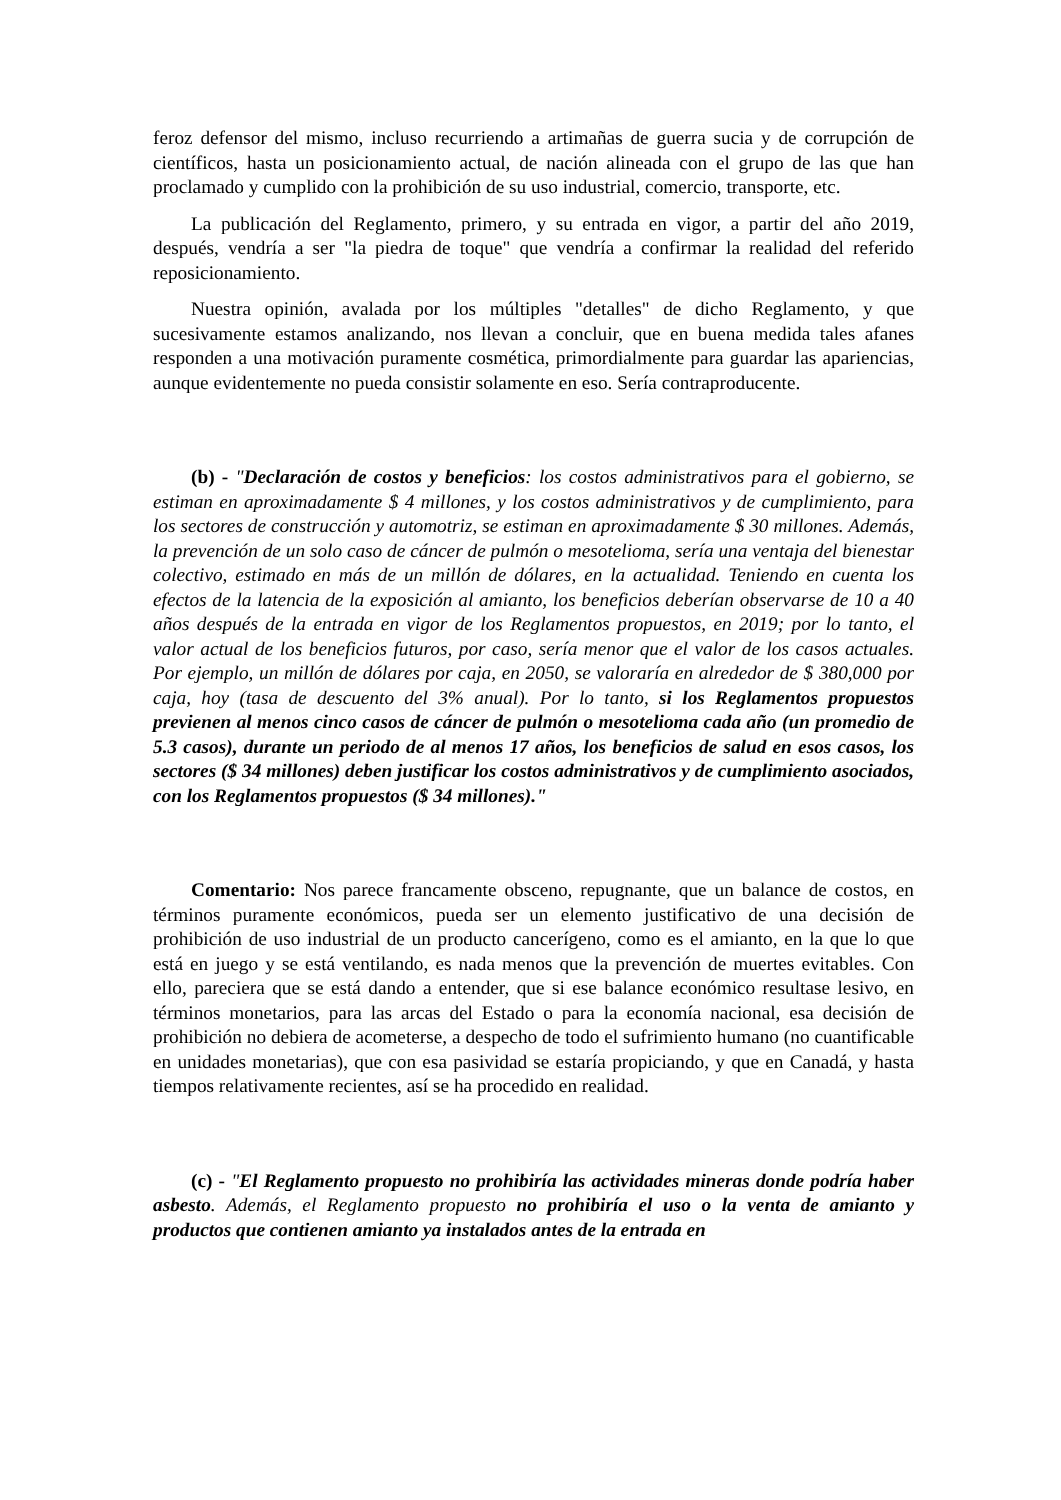feroz defensor del mismo, incluso recurriendo a artimañas de guerra sucia y de corrupción de científicos, hasta un posicionamiento actual, de nación alineada con el grupo de las que han proclamado y cumplido con la prohibición de su uso industrial, comercio, transporte, etc.
La publicación del Reglamento, primero, y su entrada en vigor, a partir del año 2019, después, vendría a ser "la piedra de toque" que vendría a confirmar la realidad del referido reposicionamiento.
Nuestra opinión, avalada por los múltiples "detalles" de dicho Reglamento, y que sucesivamente estamos analizando, nos llevan a concluir, que en buena medida tales afanes responden a una motivación puramente cosmética, primordialmente para guardar las apariencias, aunque evidentemente no pueda consistir solamente en eso. Sería contraproducente.
(b) - "Declaración de costos y beneficios: los costos administrativos para el gobierno, se estiman en aproximadamente $ 4 millones, y los costos administrativos y de cumplimiento, para los sectores de construcción y automotriz, se estiman en aproximadamente $ 30 millones. Además, la prevención de un solo caso de cáncer de pulmón o mesotelioma, sería una ventaja del bienestar colectivo, estimado en más de un millón de dólares, en la actualidad. Teniendo en cuenta los efectos de la latencia de la exposición al amianto, los beneficios deberían observarse de 10 a 40 años después de la entrada en vigor de los Reglamentos propuestos, en 2019; por lo tanto, el valor actual de los beneficios futuros, por caso, sería menor que el valor de los casos actuales. Por ejemplo, un millón de dólares por caja, en 2050, se valoraría en alrededor de $ 380,000 por caja, hoy (tasa de descuento del 3% anual). Por lo tanto, si los Reglamentos propuestos previenen al menos cinco casos de cáncer de pulmón o mesotelioma cada año (un promedio de 5.3 casos), durante un periodo de al menos 17 años, los beneficios de salud en esos casos, los sectores ($ 34 millones) deben justificar los costos administrativos y de cumplimiento asociados, con los Reglamentos propuestos ($ 34 millones)."
Comentario: Nos parece francamente obsceno, repugnante, que un balance de costos, en términos puramente económicos, pueda ser un elemento justificativo de una decisión de prohibición de uso industrial de un producto cancerígeno, como es el amianto, en la que lo que está en juego y se está ventilando, es nada menos que la prevención de muertes evitables. Con ello, pareciera que se está dando a entender, que si ese balance económico resultase lesivo, en términos monetarios, para las arcas del Estado o para la economía nacional, esa decisión de prohibición no debiera de acometerse, a despecho de todo el sufrimiento humano (no cuantificable en unidades monetarias), que con esa pasividad se estaría propiciando, y que en Canadá, y hasta tiempos relativamente recientes, así se ha procedido en realidad.
(c) - "El Reglamento propuesto no prohibiría las actividades mineras donde podría haber asbesto. Además, el Reglamento propuesto no prohibiría el uso o la venta de amianto y productos que contienen amianto ya instalados antes de la entrada en